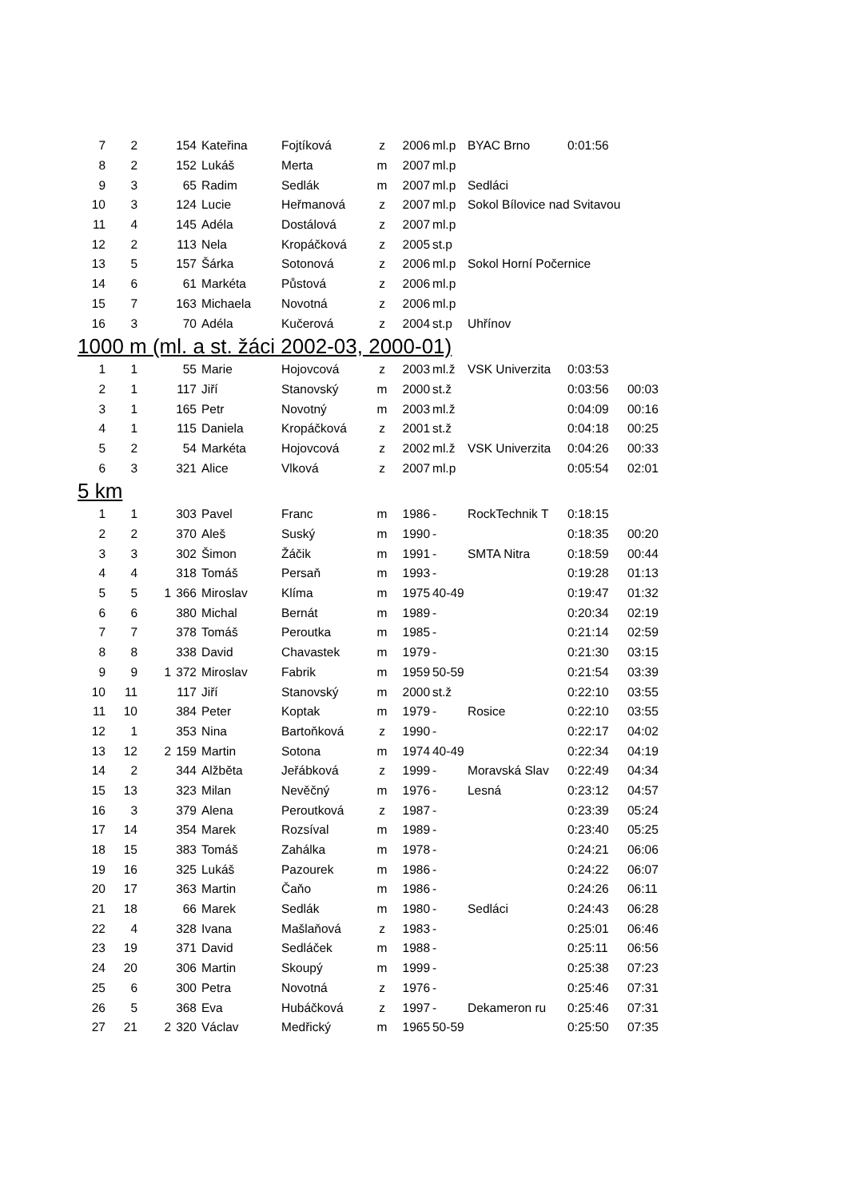| 7 | 2 | | 154 | Kateřina | Fojtíková | z | 2006 | ml.p | BYAC Brno | 0:01:56 | |
| 8 | 2 | | 152 | Lukáš | Merta | m | 2007 | ml.p | | | |
| 9 | 3 | | 65 | Radim | Sedlák | m | 2007 | ml.p | Sedláci | | |
| 10 | 3 | | 124 | Lucie | Heřmanová | z | 2007 | ml.p | Sokol Bílovice nad Svitavou | | |
| 11 | 4 | | 145 | Adéla | Dostálová | z | 2007 | ml.p | | | |
| 12 | 2 | | 113 | Nela | Kropáčková | z | 2005 | st.p | | | |
| 13 | 5 | | 157 | Šárka | Sotonová | z | 2006 | ml.p | Sokol Horní Počernice | | |
| 14 | 6 | | 61 | Markéta | Půstová | z | 2006 | ml.p | | | |
| 15 | 7 | | 163 | Michaela | Novotná | z | 2006 | ml.p | | | |
| 16 | 3 | | 70 | Adéla | Kučerová | z | 2004 | st.p | Uhřínov | | |
1000 m (ml. a st. žáci 2002-03, 2000-01)
| 1 | 1 | | 55 | Marie | Hojovcová | z | 2003 | ml.ž | VSK Univerzita | 0:03:53 | |
| 2 | 1 | | 117 | Jiří | Stanovský | m | 2000 | st.ž | | 0:03:56 | 00:03 |
| 3 | 1 | | 165 | Petr | Novotný | m | 2003 | ml.ž | | 0:04:09 | 00:16 |
| 4 | 1 | | 115 | Daniela | Kropáčková | z | 2001 | st.ž | | 0:04:18 | 00:25 |
| 5 | 2 | | 54 | Markéta | Hojovcová | z | 2002 | ml.ž | VSK Univerzita | 0:04:26 | 00:33 |
| 6 | 3 | | 321 | Alice | Vlková | z | 2007 | ml.p | | 0:05:54 | 02:01 |
5 km
| 1 | 1 | | 303 | Pavel | Franc | m | 1986 | - | RockTechnik T | 0:18:15 | |
| 2 | 2 | | 370 | Aleš | Suský | m | 1990 | - | | 0:18:35 | 00:20 |
| 3 | 3 | | 302 | Šimon | Žáčik | m | 1991 | - | SMTA Nitra | 0:18:59 | 00:44 |
| 4 | 4 | | 318 | Tomáš | Persaň | m | 1993 | - | | 0:19:28 | 01:13 |
| 5 | 5 | 1 | 366 | Miroslav | Klíma | m | 1975 | 40-49 | | 0:19:47 | 01:32 |
| 6 | 6 | | 380 | Michal | Bernát | m | 1989 | - | | 0:20:34 | 02:19 |
| 7 | 7 | | 378 | Tomáš | Peroutka | m | 1985 | - | | 0:21:14 | 02:59 |
| 8 | 8 | | 338 | David | Chavastek | m | 1979 | - | | 0:21:30 | 03:15 |
| 9 | 9 | 1 | 372 | Miroslav | Fabrik | m | 1959 | 50-59 | | 0:21:54 | 03:39 |
| 10 | 11 | | 117 | Jiří | Stanovský | m | 2000 | st.ž | | 0:22:10 | 03:55 |
| 11 | 10 | | 384 | Peter | Koptak | m | 1979 | - | Rosice | 0:22:10 | 03:55 |
| 12 | 1 | | 353 | Nina | Bartoňková | z | 1990 | - | | 0:22:17 | 04:02 |
| 13 | 12 | 2 | 159 | Martin | Sotona | m | 1974 | 40-49 | | 0:22:34 | 04:19 |
| 14 | 2 | | 344 | Alžběta | Jeřábková | z | 1999 | - | Moravská Slav | 0:22:49 | 04:34 |
| 15 | 13 | | 323 | Milan | Nevěčný | m | 1976 | - | Lesná | 0:23:12 | 04:57 |
| 16 | 3 | | 379 | Alena | Peroutková | z | 1987 | - | | 0:23:39 | 05:24 |
| 17 | 14 | | 354 | Marek | Rozsíval | m | 1989 | - | | 0:23:40 | 05:25 |
| 18 | 15 | | 383 | Tomáš | Zahálka | m | 1978 | - | | 0:24:21 | 06:06 |
| 19 | 16 | | 325 | Lukáš | Pazourek | m | 1986 | - | | 0:24:22 | 06:07 |
| 20 | 17 | | 363 | Martin | Čaňo | m | 1986 | - | | 0:24:26 | 06:11 |
| 21 | 18 | | 66 | Marek | Sedlák | m | 1980 | - | Sedláci | 0:24:43 | 06:28 |
| 22 | 4 | | 328 | Ivana | Mašlaňová | z | 1983 | - | | 0:25:01 | 06:46 |
| 23 | 19 | | 371 | David | Sedláček | m | 1988 | - | | 0:25:11 | 06:56 |
| 24 | 20 | | 306 | Martin | Skoupý | m | 1999 | - | | 0:25:38 | 07:23 |
| 25 | 6 | | 300 | Petra | Novotná | z | 1976 | - | | 0:25:46 | 07:31 |
| 26 | 5 | | 368 | Eva | Hubáčková | z | 1997 | - | Dekameron ru | 0:25:46 | 07:31 |
| 27 | 21 | 2 | 320 | Václav | Medřický | m | 1965 | 50-59 | | 0:25:50 | 07:35 |